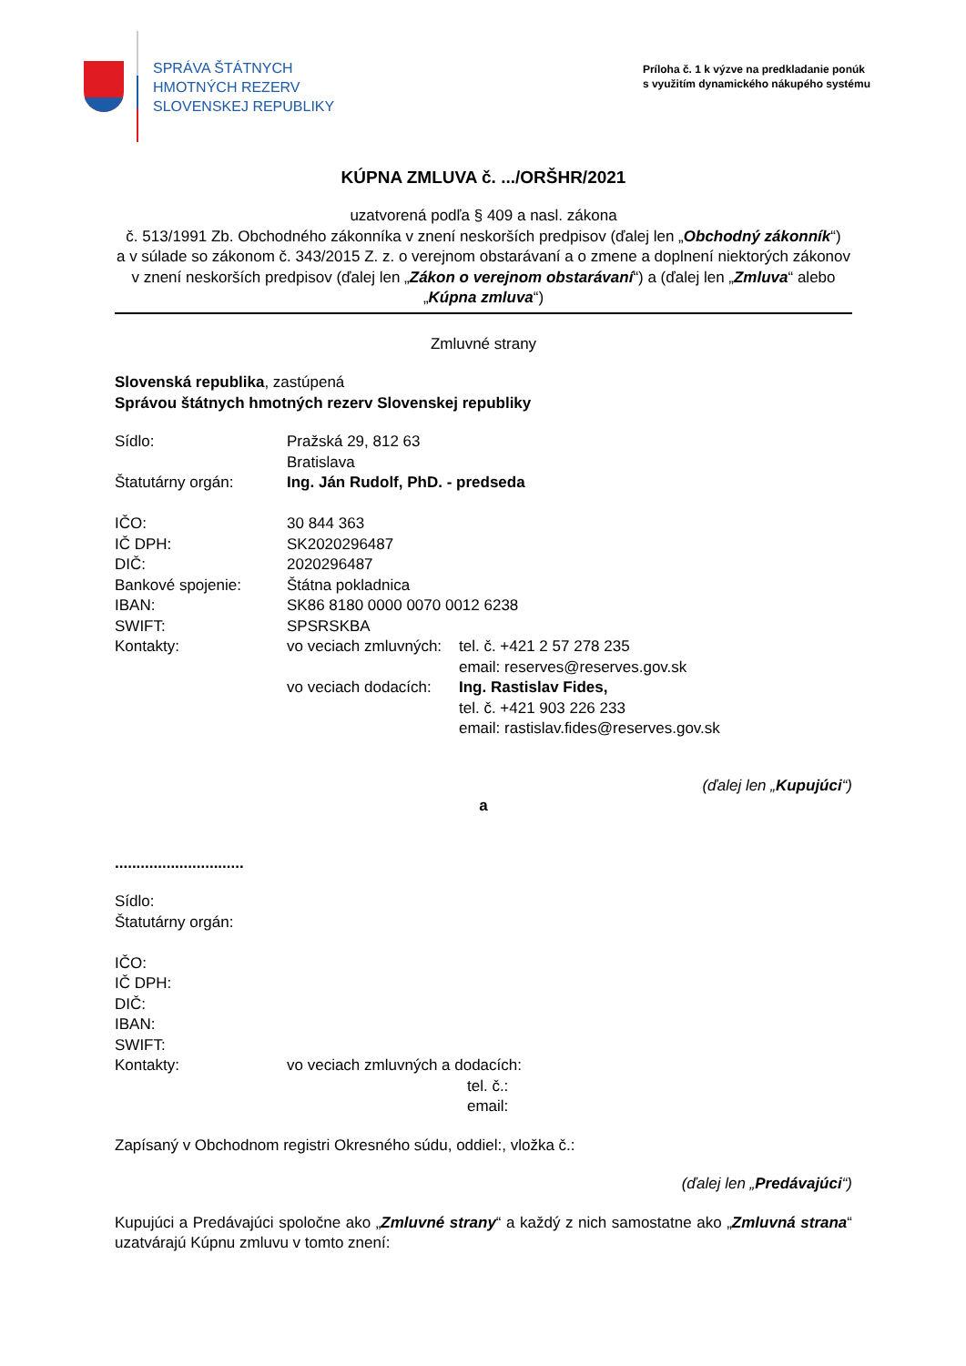SPRÁVA ŠTÁTNYCH
HMOTNÝCH REZERV
SLOVENSKEJ REPUBLIKY
Príloha č. 1 k výzve na predkladanie ponúk
s využitím dynamického nákupého systému
KÚPNA ZMLUVA č. .../ORŠHR/2021
uzatvorená podľa § 409 a nasl. zákona
č. 513/1991 Zb. Obchodného zákonníka v znení neskorších predpisov (ďalej len „Obchodný zákonník“)
a v súlade so zákonom č. 343/2015 Z. z. o verejnom obstarávaní a o zmene a doplnení niektorých zákonov
v znení neskorších predpisov (ďalej len „Zákon o verejnom obstarávaní“) a (ďalej len „Zmluva“ alebo „Kúpna zmluva“)
Zmluvné strany
Slovenská republika, zastúpená
Správou štátnych hmotných rezerv Slovenskej republiky
| Sídlo: | Pražská 29, 812 63 Bratislava | |
| Štatutárny orgán: | Ing. Ján Rudolf, PhD. - predseda | |
| IČO: | 30 844 363 | |
| IČ DPH: | SK2020296487 | |
| DIČ: | 2020296487 | |
| Bankové spojenie: | Štátna pokladnica | |
| IBAN: | SK86 8180 0000 0070 0012 6238 | |
| SWIFT: | SPSRSKBA | |
| Kontakty: | vo veciach zmluvných: | tel. č. +421 2 57 278 235 email: reserves@reserves.gov.sk |
| | vo veciach dodacích: | Ing. Rastislav Fides, tel. č. +421 903 226 233 email: rastislav.fides@reserves.gov.sk |
(ďalej len „Kupujúci“)
a
..............................
| Sídlo: | |
| Štatutárny orgán: | |
| IČO: | |
| IČ DPH: | |
| DIČ: | |
| IBAN: | |
| SWIFT: | |
| Kontakty: | vo veciach zmluvných a dodacích: tel. č.: email: |
Zapísaný v Obchodnom registri Okresného súdu, oddiel:, vložka č.:
(ďalej len „Predávajúci“)
Kupujúci a Predávajúci spoločne ako „Zmluvné strany“ a každý z nich samostatne ako „Zmluvná strana“ uzatvárajú Kúpnu zmluvu v tomto znení: